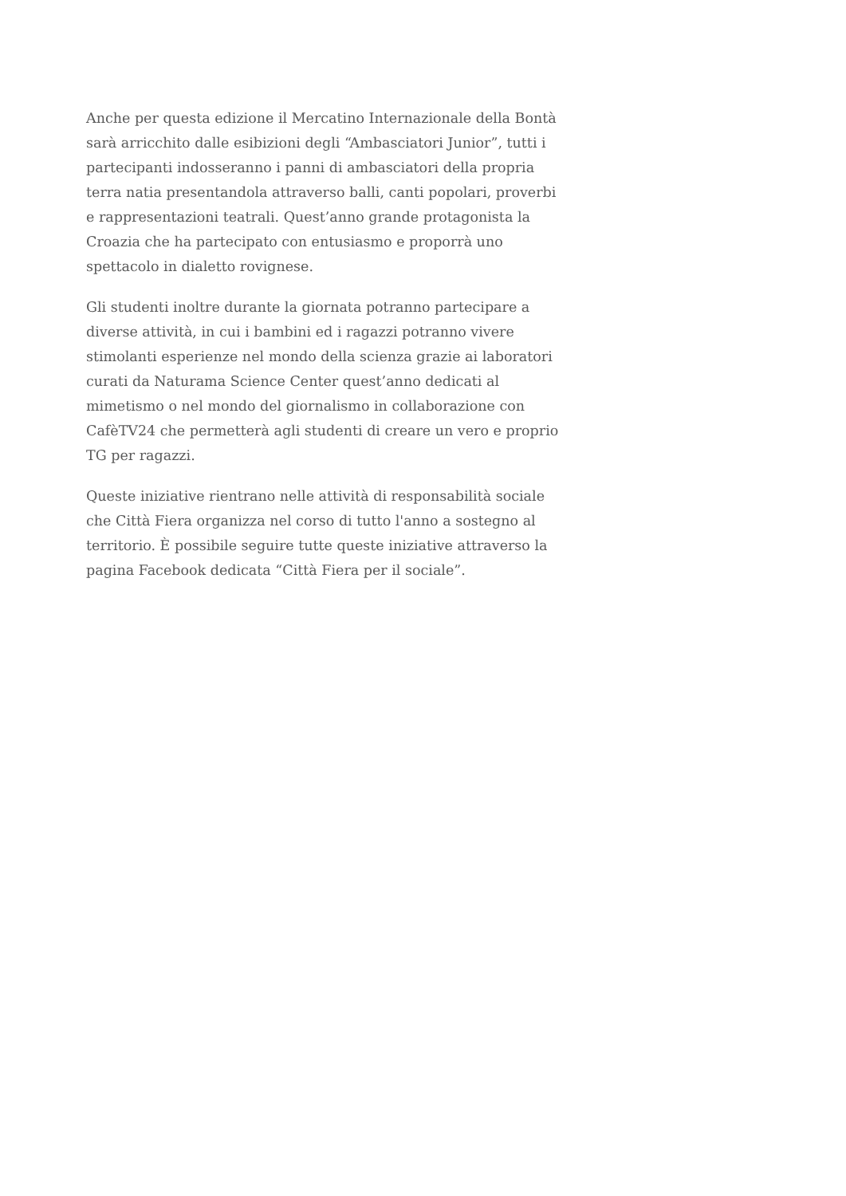Anche per questa edizione il Mercatino Internazionale della Bontà sarà arricchito dalle esibizioni degli “Ambasciatori Junior”, tutti i partecipanti indosseranno i panni di ambasciatori della propria terra natia presentandola attraverso balli, canti popolari, proverbi e rappresentazioni teatrali. Quest’anno grande protagonista la Croazia che ha partecipato con entusiasmo e proporrà uno spettacolo in dialetto rovignese.
Gli studenti inoltre durante la giornata potranno partecipare a diverse attività, in cui i bambini ed i ragazzi potranno vivere stimolanti esperienze nel mondo della scienza grazie ai laboratori curati da Naturama Science Center quest’anno dedicati al mimetismo o nel mondo del giornalismo in collaborazione con CafèTV24 che permetterà agli studenti di creare un vero e proprio TG per ragazzi.
Queste iniziative rientrano nelle attività di responsabilità sociale che Città Fiera organizza nel corso di tutto l'anno a sostegno al territorio. È possibile seguire tutte queste iniziative attraverso la pagina Facebook dedicata “Città Fiera per il sociale”.